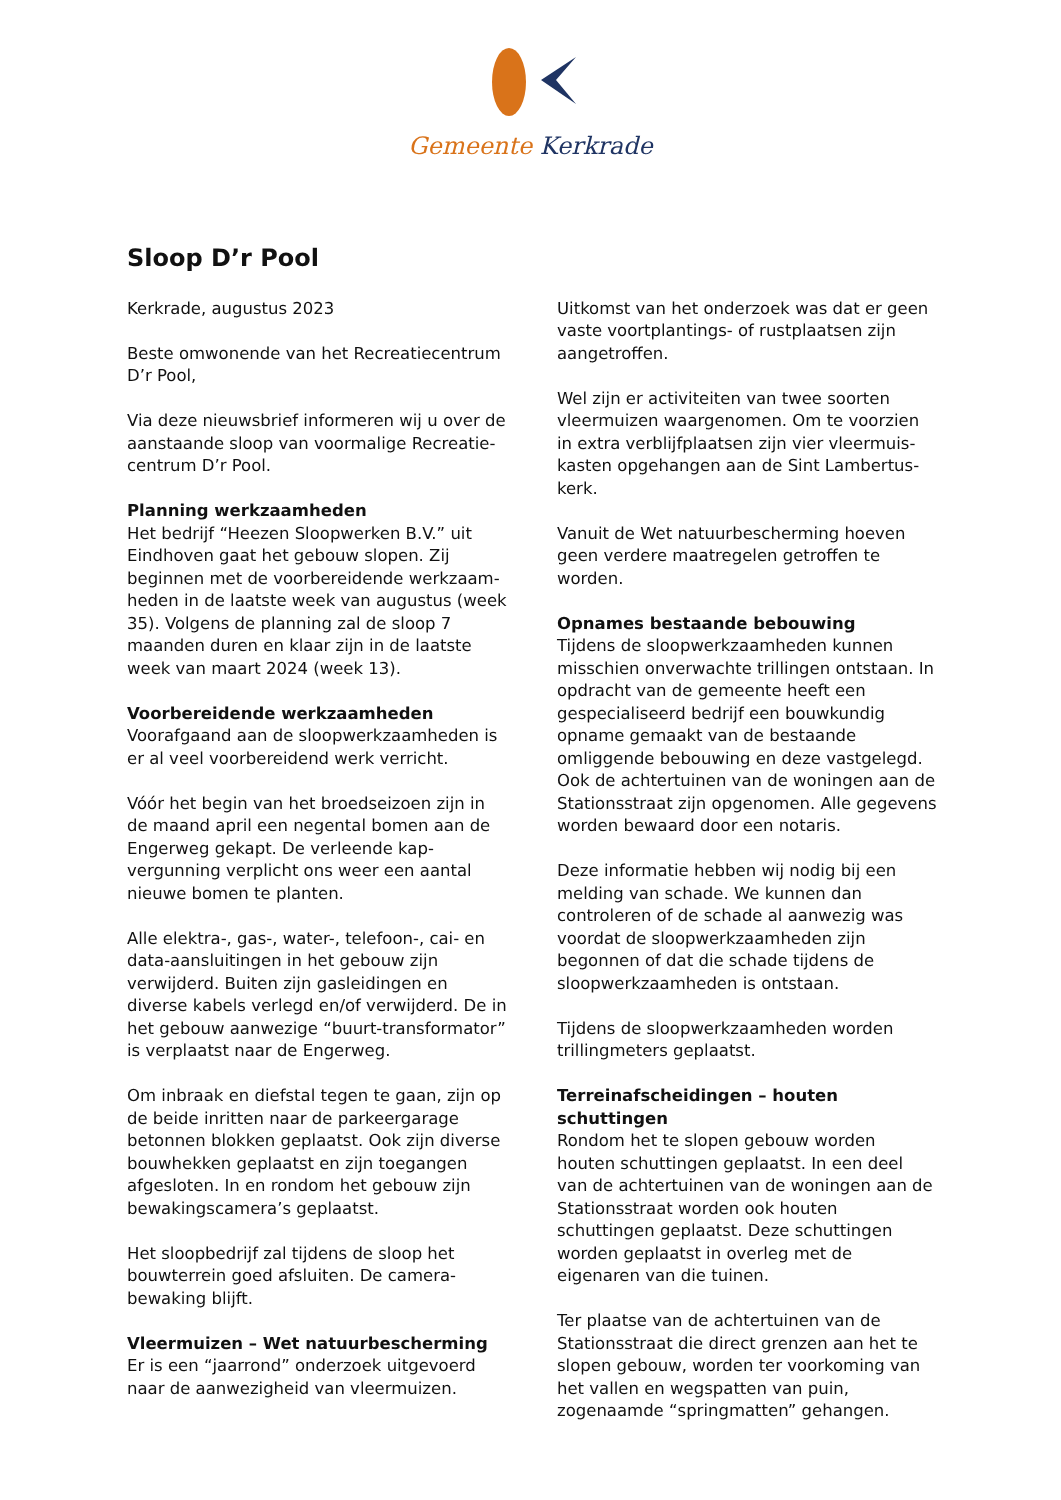Gemeente Kerkrade
Sloop D’r Pool
Kerkrade, augustus 2023
Beste omwonende van het Recreatiecentrum D’r Pool,
Via deze nieuwsbrief informeren wij u over de aanstaande sloop van voormalige Recreatie­centrum D’r Pool.
Planning werkzaamheden
Het bedrijf “Heezen Sloopwerken B.V.” uit Eindhoven gaat het gebouw slopen. Zij beginnen met de voorbereidende werkzaam­heden in de laatste week van augustus (week 35). Volgens de planning zal de sloop 7 maanden duren en klaar zijn in de laatste week van maart 2024 (week 13).
Voorbereidende werkzaamheden
Voorafgaand aan de sloopwerkzaamheden is er al veel voorbereidend werk verricht.
Vóór het begin van het broedseizoen zijn in de maand april een negental bomen aan de Engerweg gekapt. De verleende kap­vergunning verplicht ons weer een aantal nieuwe bomen te planten.
Alle elektra-, gas-, water-, telefoon-, cai- en data-aansluitingen in het gebouw zijn verwijderd. Buiten zijn gasleidingen en diverse kabels verlegd en/of verwijderd. De in het gebouw aanwezige “buurt-transformator” is verplaatst naar de Engerweg.
Om inbraak en diefstal tegen te gaan, zijn op de beide inritten naar de parkeergarage betonnen blokken geplaatst. Ook zijn diverse bouwhekken geplaatst en zijn toegangen afgesloten. In en rondom het gebouw zijn bewakingscamera’s geplaatst.
Het sloopbedrijf zal tijdens de sloop het bouwterrein goed afsluiten. De camera­bewaking blijft.
Vleermuizen – Wet natuurbescherming
Er is een “jaarrond” onderzoek uitgevoerd naar de aanwezigheid van vleermuizen.
Uitkomst van het onderzoek was dat er geen vaste voortplantings- of rustplaatsen zijn aangetroffen.
Wel zijn er activiteiten van twee soorten vleermuizen waargenomen. Om te voorzien in extra verblijfplaatsen zijn vier vleermuis­kasten opgehangen aan de Sint Lambertus­kerk.
Vanuit de Wet natuurbescherming hoeven geen verdere maatregelen getroffen te worden.
Opnames bestaande bebouwing
Tijdens de sloopwerkzaamheden kunnen misschien onverwachte trillingen ontstaan. In opdracht van de gemeente heeft een gespecialiseerd bedrijf een bouwkundig opname gemaakt van de bestaande omliggende bebouwing en deze vastgelegd. Ook de achtertuinen van de woningen aan de Stationsstraat zijn opgenomen. Alle gegevens worden bewaard door een notaris.
Deze informatie hebben wij nodig bij een melding van schade. We kunnen dan controleren of de schade al aanwezig was voordat de sloopwerkzaamheden zijn begonnen of dat die schade tijdens de sloopwerkzaamheden is ontstaan.
Tijdens de sloopwerkzaamheden worden trillingmeters geplaatst.
Terreinafscheidingen – houten schuttingen
Rondom het te slopen gebouw worden houten schuttingen geplaatst. In een deel van de achtertuinen van de woningen aan de Stationsstraat worden ook houten schuttingen geplaatst. Deze schuttingen worden geplaatst in overleg met de eigenaren van die tuinen.
Ter plaatse van de achtertuinen van de Stationsstraat die direct grenzen aan het te slopen gebouw, worden ter voorkoming van het vallen en wegspatten van puin, zogenaamde “springmatten” gehangen.